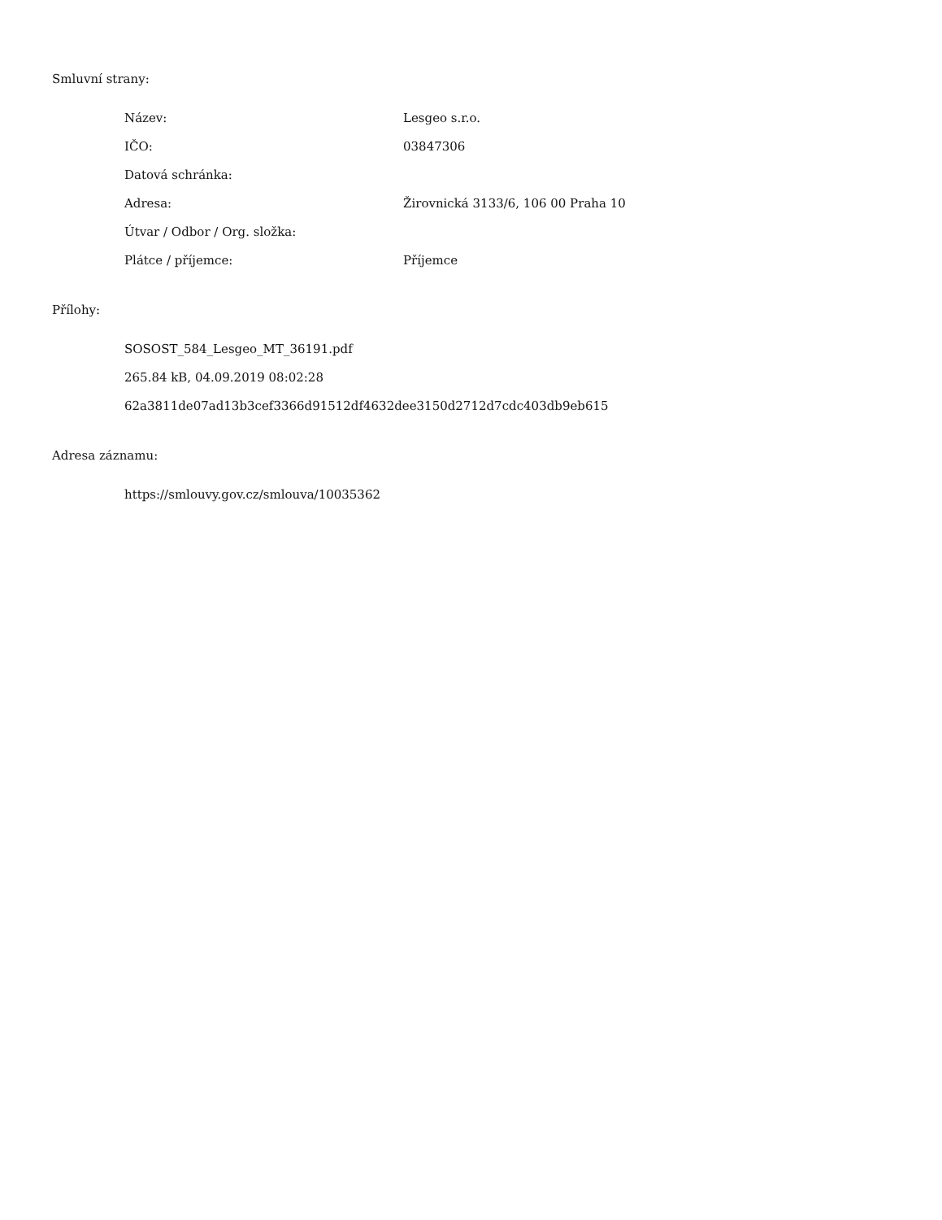Smluvní strany:
| Název: | Lesgeo s.r.o. |
| IČO: | 03847306 |
| Datová schránka: | |
| Adresa: | Žirovnická 3133/6, 106 00 Praha 10 |
| Útvar / Odbor / Org. složka: | |
| Plátce / příjemce: | Příjemce |
Přílohy:
SOSOST_584_Lesgeo_MT_36191.pdf
265.84 kB, 04.09.2019 08:02:28
62a3811de07ad13b3cef3366d91512df4632dee3150d2712d7cdc403db9eb615
Adresa záznamu:
https://smlouvy.gov.cz/smlouva/10035362